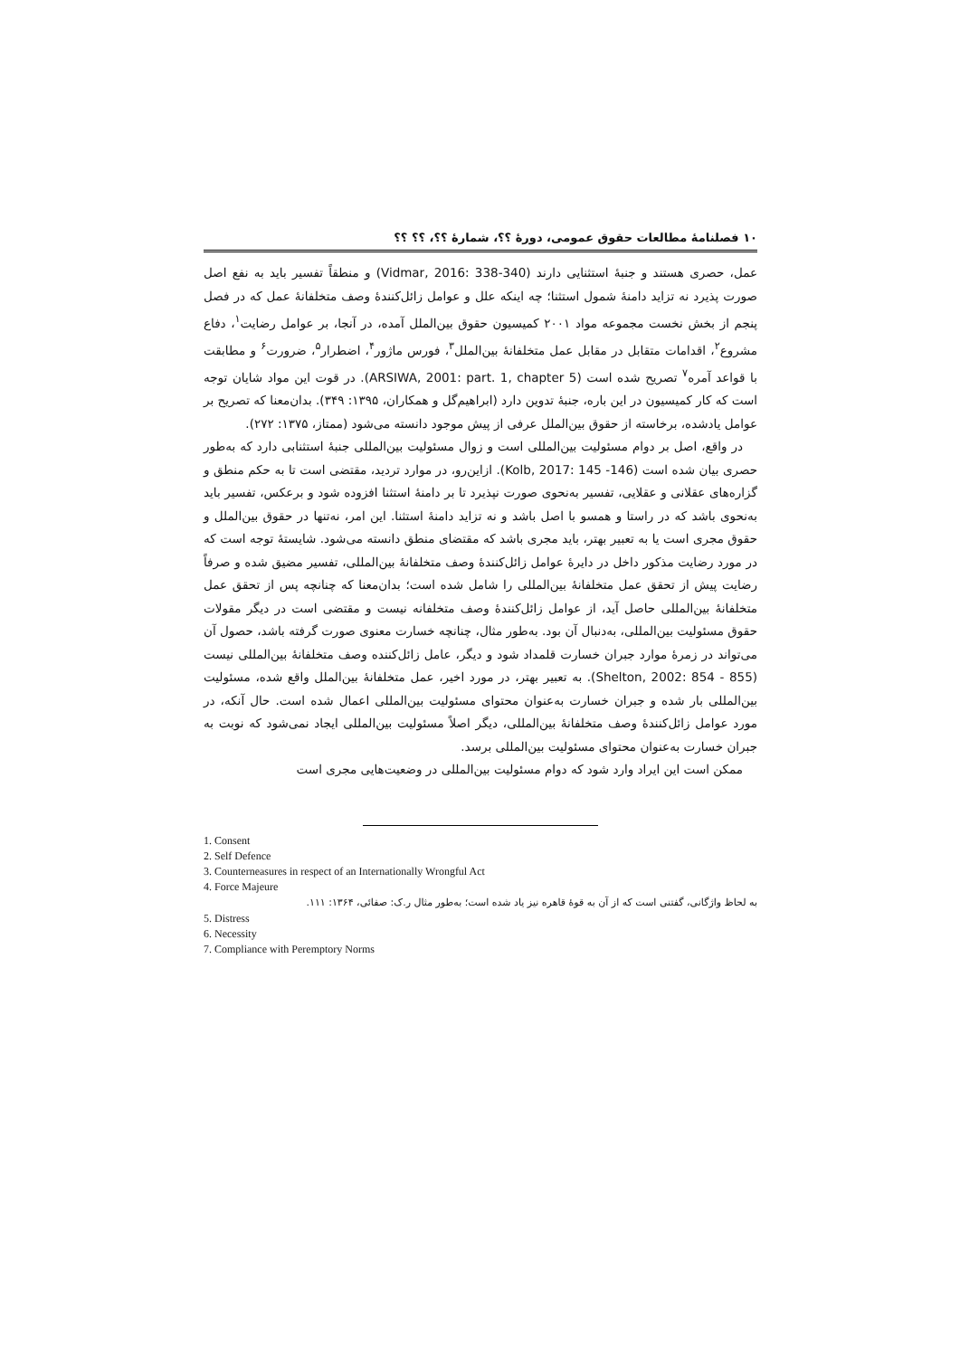۱۰ فصلنامهٔ مطالعات حقوق عمومی، دورهٔ ؟؟، شمارهٔ ؟؟، ؟؟ ؟؟
عمل، حصری هستند و جنبهٔ استثنایی دارند (Vidmar, 2016: 338-340) و منطقاً تفسیر باید به نفع اصل صورت پذیرد نه تزاید دامنهٔ شمول استثنا؛ چه اینکه علل و عوامل زائل‌کنندهٔ وصف متخلفانهٔ عمل که در فصل پنجم از بخش نخست مجموعه مواد ۲۰۰۱ کمیسیون حقوق بین‌الملل آمده، در آنجا، بر عوامل رضایت<sup>۱</sup>، دفاع مشروع<sup>۲</sup>، اقدامات متقابل در مقابل عمل متخلفانهٔ بین‌الملل<sup>۳</sup>، فورس ماژور<sup>۴</sup>، اضطرار<sup>۵</sup>، ضرورت<sup>۶</sup> و مطابقت با قواعد آمره<sup>۷</sup> تصریح شده است (ARSIWA, 2001: part. 1, chapter 5). در قوت این مواد شایان توجه است که کار کمیسیون در این باره، جنبهٔ تدوین دارد (ابراهیم‌گل و همکاران، ۱۳۹۵: ۳۴۹). بدان‌معنا که تصریح بر عوامل یادشده، برخاسته از حقوق بین‌الملل عرفی از پیش موجود دانسته می‌شود (ممتاز، ۱۳۷۵: ۲۷۲).
در واقع، اصل بر دوام مسئولیت بین‌المللی است و زوال مسئولیت بین‌المللی جنبهٔ استثنابی دارد که به‌طور حصری بیان شده است (Kolb, 2017: 145 -146). ازاین‌رو، در موارد تردید، مقتضی است تا به حکم منطق و گزاره‌های عقلانی و عقلایی، تفسیر به‌نحوی صورت نپذیرد تا بر دامنهٔ استثنا افزوده شود و برعکس، تفسیر باید به‌نحوی باشد که در راستا و همسو با اصل باشد و نه تزاید دامنهٔ استثنا. این امر، نه‌تنها در حقوق بین‌الملل و حقوق مجری است یا به تعبیر بهتر، باید مجری باشد که مقتضای منطق دانسته می‌شود. شایستهٔ توجه است که در مورد رضایت مذکور داخل در دایرهٔ عوامل زائل‌کنندهٔ وصف متخلفانهٔ بین‌المللی، تفسیر مضیق شده و صرفاً رضایت پیش از تحقق عمل متخلفانهٔ بین‌المللی را شامل شده است؛ بدان‌معنا که چنانچه پس از تحقق عمل متخلفانهٔ بین‌المللی حاصل آید، از عوامل زائل‌کنندهٔ وصف متخلفانه نیست و مقتضی است در دیگر مقولات حقوق مسئولیت بین‌المللی، به‌دنبال آن بود. به‌طور مثال، چنانچه خسارت معنوی صورت گرفته باشد، حصول آن می‌تواند در زمرهٔ موارد جبران خسارت قلمداد شود و دیگر، عامل زائل‌کننده وصف متخلفانهٔ بین‌المللی نیست (Shelton, 2002: 854 - 855). به تعبیر بهتر، در مورد اخیر، عمل متخلفانهٔ بین‌الملل واقع شده، مسئولیت بین‌المللی بار شده و جبران خسارت به‌عنوان محتوای مسئولیت بین‌المللی اعمال شده است. حال آنکه، در مورد عوامل زائل‌کنندهٔ وصف متخلفانهٔ بین‌المللی، دیگر اصلاً مسئولیت بین‌المللی ایجاد نمی‌شود که نوبت به جبران خسارت به‌عنوان محتوای مسئولیت بین‌المللی برسد.
ممکن است این ایراد وارد شود که دوام مسئولیت بین‌المللی در وضعیت‌هایی مجری است
1. Consent
2. Self Defence
3. Counterneasures in respect of an Internationally Wrongful Act
4. Force Majeure
به لحاظ واژگانی، گفتنی است که از آن به قوهٔ قاهره نیز یاد شده است؛ به‌طور مثال ر.ک: صفائی، ۱۳۶۴: ۱۱۱.
5. Distress
6. Necessity
7. Compliance with Peremptory Norms